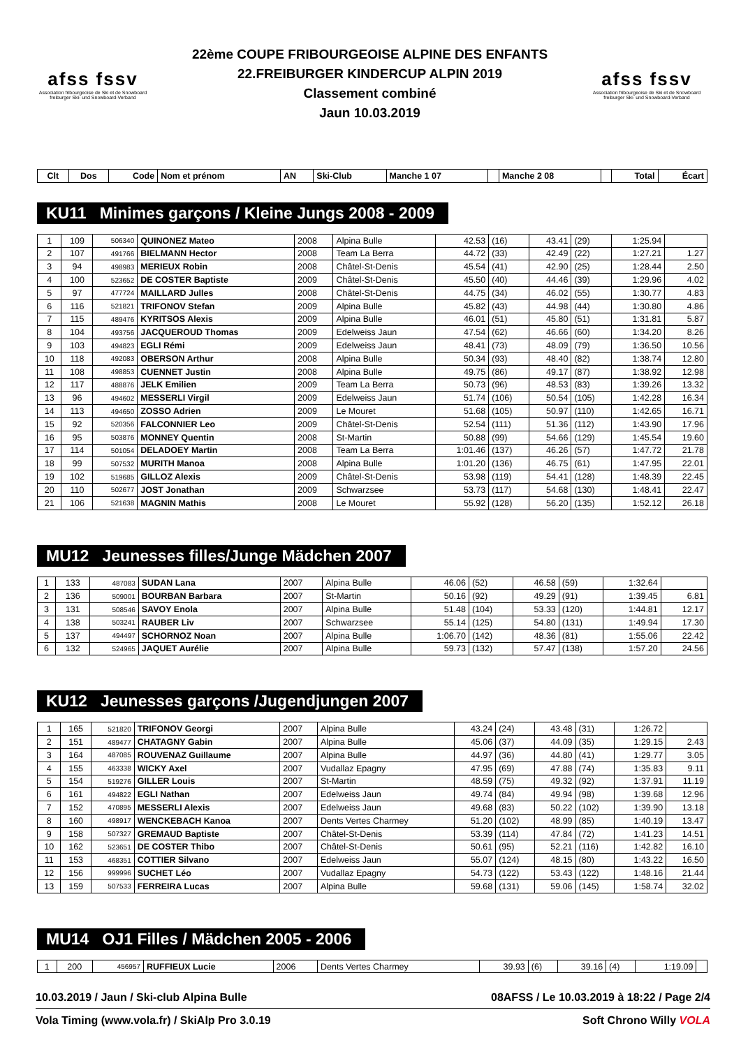afss fssv
Association fribourgeoise de Ski et de Snowboard
freiburger Ski- und Snowboard-Verband
22ème COUPE FRIBOURGEOISE ALPINE DES ENFANTS
22.FREIBURGER KINDERCUP ALPIN 2019
Classement combiné
Jaun 10.03.2019
afss fssv
Association fribourgeoise de Ski et de Snowboard
freiburger Ski- und Snowboard-Verband
| Clt | Dos | Code | Nom et prénom | AN | Ski-Club | Manche 1 07 | | Manche 2 08 | | Total | Écart |
| --- | --- | --- | --- | --- | --- | --- | --- | --- | --- | --- | --- |
KU11 Minimes garçons / Kleine Jungs 2008 - 2009
| 1 | 109 | 506340 | QUINONEZ Mateo | 2008 | Alpina Bulle | 42.53 | (16) | 43.41 | (29) | 1:25.94 | |
| 2 | 107 | 491766 | BIELMANN Hector | 2008 | Team La Berra | 44.72 | (33) | 42.49 | (22) | 1:27.21 | 1.27 |
| 3 | 94 | 498983 | MERIEUX Robin | 2008 | Châtel-St-Denis | 45.54 | (41) | 42.90 | (25) | 1:28.44 | 2.50 |
| 4 | 100 | 523652 | DE COSTER Baptiste | 2009 | Châtel-St-Denis | 45.50 | (40) | 44.46 | (39) | 1:29.96 | 4.02 |
| 5 | 97 | 477724 | MAILLARD Julles | 2008 | Châtel-St-Denis | 44.75 | (34) | 46.02 | (55) | 1:30.77 | 4.83 |
| 6 | 116 | 521821 | TRIFONOV Stefan | 2009 | Alpina Bulle | 45.82 | (43) | 44.98 | (44) | 1:30.80 | 4.86 |
| 7 | 115 | 489476 | KYRITSOS Alexis | 2009 | Alpina Bulle | 46.01 | (51) | 45.80 | (51) | 1:31.81 | 5.87 |
| 8 | 104 | 493756 | JACQUEROUD Thomas | 2009 | Edelweiss Jaun | 47.54 | (62) | 46.66 | (60) | 1:34.20 | 8.26 |
| 9 | 103 | 494823 | EGLI Rémi | 2009 | Edelweiss Jaun | 48.41 | (73) | 48.09 | (79) | 1:36.50 | 10.56 |
| 10 | 118 | 492083 | OBERSON Arthur | 2008 | Alpina Bulle | 50.34 | (93) | 48.40 | (82) | 1:38.74 | 12.80 |
| 11 | 108 | 498853 | CUENNET Justin | 2008 | Alpina Bulle | 49.75 | (86) | 49.17 | (87) | 1:38.92 | 12.98 |
| 12 | 117 | 488876 | JELK Emilien | 2009 | Team La Berra | 50.73 | (96) | 48.53 | (83) | 1:39.26 | 13.32 |
| 13 | 96 | 494602 | MESSERLI Virgil | 2009 | Edelweiss Jaun | 51.74 | (106) | 50.54 | (105) | 1:42.28 | 16.34 |
| 14 | 113 | 494650 | ZOSSO Adrien | 2009 | Le Mouret | 51.68 | (105) | 50.97 | (110) | 1:42.65 | 16.71 |
| 15 | 92 | 520356 | FALCONNIER Leo | 2009 | Châtel-St-Denis | 52.54 | (111) | 51.36 | (112) | 1:43.90 | 17.96 |
| 16 | 95 | 503876 | MONNEY Quentin | 2008 | St-Martin | 50.88 | (99) | 54.66 | (129) | 1:45.54 | 19.60 |
| 17 | 114 | 501054 | DELADOEY Martin | 2008 | Team La Berra | 1:01.46 | (137) | 46.26 | (57) | 1:47.72 | 21.78 |
| 18 | 99 | 507532 | MURITH Manoa | 2008 | Alpina Bulle | 1:01.20 | (136) | 46.75 | (61) | 1:47.95 | 22.01 |
| 19 | 102 | 519685 | GILLOZ Alexis | 2009 | Châtel-St-Denis | 53.98 | (119) | 54.41 | (128) | 1:48.39 | 22.45 |
| 20 | 110 | 502677 | JOST Jonathan | 2009 | Schwarzsee | 53.73 | (117) | 54.68 | (130) | 1:48.41 | 22.47 |
| 21 | 106 | 521638 | MAGNIN Mathis | 2008 | Le Mouret | 55.92 | (128) | 56.20 | (135) | 1:52.12 | 26.18 |
MU12 Jeunesses filles/Junge Mädchen 2007
| 1 | 133 | 487083 | SUDAN Lana | 2007 | Alpina Bulle | 46.06 | (52) | 46.58 | (59) | 1:32.64 | |
| 2 | 136 | 509001 | BOURBAN Barbara | 2007 | St-Martin | 50.16 | (92) | 49.29 | (91) | 1:39.45 | 6.81 |
| 3 | 131 | 508546 | SAVOY Enola | 2007 | Alpina Bulle | 51.48 | (104) | 53.33 | (120) | 1:44.81 | 12.17 |
| 4 | 138 | 503241 | RAUBER Liv | 2007 | Schwarzsee | 55.14 | (125) | 54.80 | (131) | 1:49.94 | 17.30 |
| 5 | 137 | 494497 | SCHORNOZ Noan | 2007 | Alpina Bulle | 1:06.70 | (142) | 48.36 | (81) | 1:55.06 | 22.42 |
| 6 | 132 | 524965 | JAQUET Aurélie | 2007 | Alpina Bulle | 59.73 | (132) | 57.47 | (138) | 1:57.20 | 24.56 |
KU12 Jeunesses garçons /Jugendjungen 2007
| 1 | 165 | 521820 | TRIFONOV Georgi | 2007 | Alpina Bulle | 43.24 | (24) | 43.48 | (31) | 1:26.72 | |
| 2 | 151 | 489477 | CHATAGNY Gabin | 2007 | Alpina Bulle | 45.06 | (37) | 44.09 | (35) | 1:29.15 | 2.43 |
| 3 | 164 | 487085 | ROUVENAZ Guillaume | 2007 | Alpina Bulle | 44.97 | (36) | 44.80 | (41) | 1:29.77 | 3.05 |
| 4 | 155 | 463338 | WICKY Axel | 2007 | Vudallaz Epagny | 47.95 | (69) | 47.88 | (74) | 1:35.83 | 9.11 |
| 5 | 154 | 519276 | GILLER Louis | 2007 | St-Martin | 48.59 | (75) | 49.32 | (92) | 1:37.91 | 11.19 |
| 6 | 161 | 494822 | EGLI Nathan | 2007 | Edelweiss Jaun | 49.74 | (84) | 49.94 | (98) | 1:39.68 | 12.96 |
| 7 | 152 | 470895 | MESSERLI Alexis | 2007 | Edelweiss Jaun | 49.68 | (83) | 50.22 | (102) | 1:39.90 | 13.18 |
| 8 | 160 | 498917 | WENCKEBACH Kanoa | 2007 | Dents Vertes Charmey | 51.20 | (102) | 48.99 | (85) | 1:40.19 | 13.47 |
| 9 | 158 | 507327 | GREMAUD Baptiste | 2007 | Châtel-St-Denis | 53.39 | (114) | 47.84 | (72) | 1:41.23 | 14.51 |
| 10 | 162 | 523651 | DE COSTER Thibo | 2007 | Châtel-St-Denis | 50.61 | (95) | 52.21 | (116) | 1:42.82 | 16.10 |
| 11 | 153 | 468351 | COTTIER Silvano | 2007 | Edelweiss Jaun | 55.07 | (124) | 48.15 | (80) | 1:43.22 | 16.50 |
| 12 | 156 | 999996 | SUCHET Léo | 2007 | Vudallaz Epagny | 54.73 | (122) | 53.43 | (122) | 1:48.16 | 21.44 |
| 13 | 159 | 507533 | FERREIRA Lucas | 2007 | Alpina Bulle | 59.68 | (131) | 59.06 | (145) | 1:58.74 | 32.02 |
MU14 OJ1 Filles / Mädchen 2005 - 2006
| 1 | 200 | 456957 | RUFFIEUX Lucie | 2006 | Dents Vertes Charmey | 39.93 | (6) | 39.16 | (4) | 1:19.09 | |
10.03.2019 / Jaun / Ski-club Alpina Bulle 08AFSS / Le 10.03.2019 à 18:22 / Page 2/4
Vola Timing (www.vola.fr) / SkiAlp Pro 3.0.19 Soft Chrono Willy VOLA